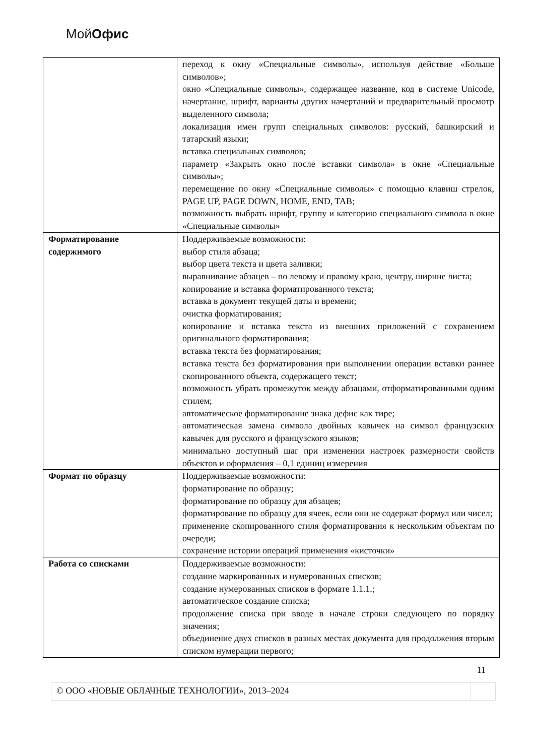МойОфис
| | переход к окну «Специальные символы», используя действие «Больше символов»; окно «Специальные символы», содержащее название, код в системе Unicode, начертание, шрифт, варианты других начертаний и предварительный просмотр выделенного символа; локализация имен групп специальных символов: русский, башкирский и татарский языки; вставка специальных символов; параметр «Закрыть окно после вставки символа» в окне «Специальные символы»; перемещение по окну «Специальные символы» с помощью клавиш стрелок, PAGE UP, PAGE DOWN, HOME, END, TAB; возможность выбрать шрифт, группу и категорию специального символа в окне «Специальные символы» |
| Форматирование содержимого | Поддерживаемые возможности: выбор стиля абзаца; выбор цвета текста и цвета заливки; выравнивание абзацев – по левому и правому краю, центру, ширине листа; копирование и вставка форматированного текста; вставка в документ текущей даты и времени; очистка форматирования; копирование и вставка текста из внешних приложений с сохранением оригинального форматирования; вставка текста без форматирования; вставка текста без форматирования при выполнении операции вставки раннее скопированного объекта, содержащего текст; возможность убрать промежуток между абзацами, отформатированными одним стилем; автоматическое форматирование знака дефис как тире; автоматическая замена символа двойных кавычек на символ французских кавычек для русского и французского языков; минимально доступный шаг при изменении настроек размерности свойств объектов и оформления – 0,1 единиц измерения |
| Формат по образцу | Поддерживаемые возможности: форматирование по образцу; форматирование по образцу для абзацев; форматирование по образцу для ячеек, если они не содержат формул или чисел; применение скопированного стиля форматирования к нескольким объектам по очереди; сохранение истории операций применения «кисточки» |
| Работа со списками | Поддерживаемые возможности: создание маркированных и нумерованных списков; создание нумерованных списков в формате 1.1.1.; автоматическое создание списка; продолжение списка при вводе в начале строки следующего по порядку значения; объединение двух списков в разных местах документа для продолжения вторым списком нумерации первого; |
11
© ООО «НОВЫЕ ОБЛАЧНЫЕ ТЕХНОЛОГИИ», 2013–2024